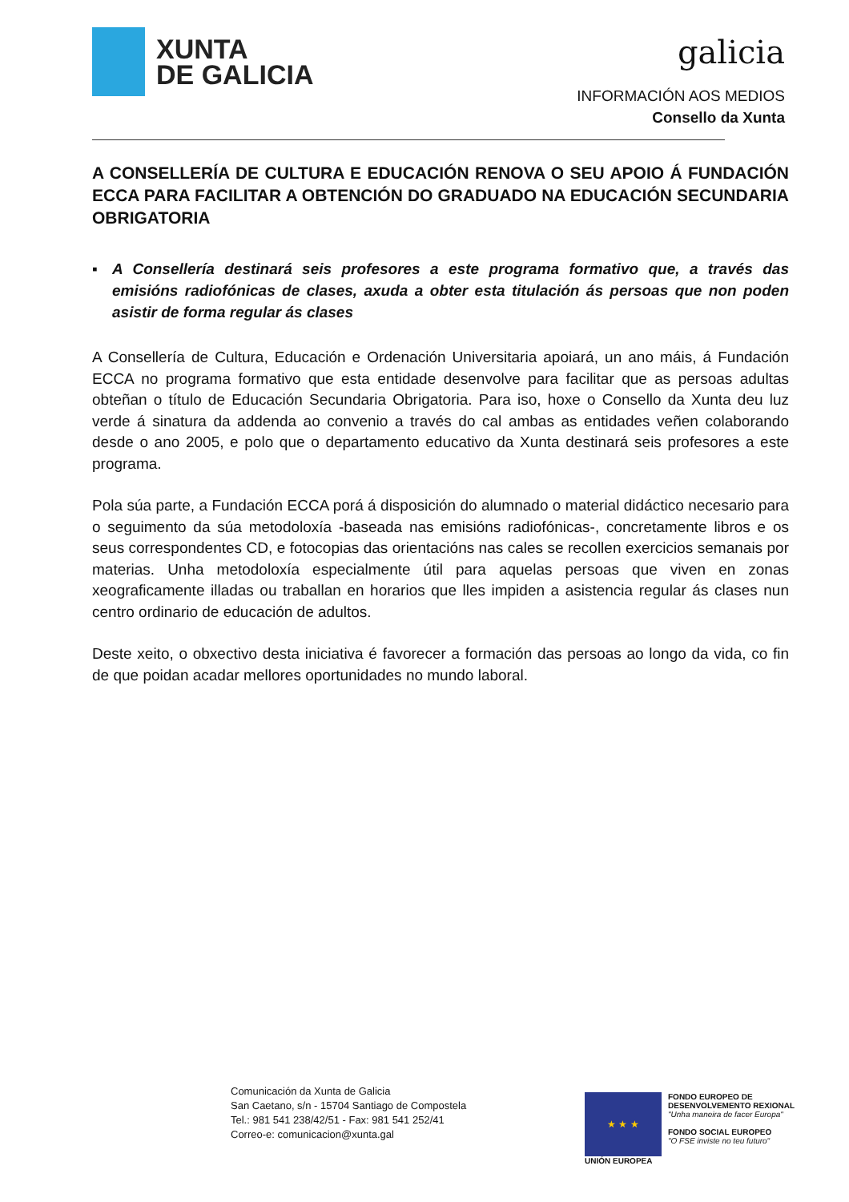XUNTA
DE GALICIA
galicia
INFORMACIÓN AOS MEDIOS
Consello da Xunta
A CONSELLERÍA DE CULTURA E EDUCACIÓN RENOVA O SEU APOIO Á FUNDACIÓN ECCA PARA FACILITAR A OBTENCIÓN DO GRADUADO NA EDUCACIÓN SECUNDARIA OBRIGATORIA
▪ A Consellería destinará seis profesores a este programa formativo que, a través das emisións radiofónicas de clases, axuda a obter esta titulación ás persoas que non poden asistir de forma regular ás clases
A Consellería de Cultura, Educación e Ordenación Universitaria apoiará, un ano máis, á Fundación ECCA no programa formativo que esta entidade desenvolve para facilitar que as persoas adultas obteñan o título de Educación Secundaria Obrigatoria. Para iso, hoxe o Consello da Xunta deu luz verde á sinatura da addenda ao convenio a través do cal ambas as entidades veñen colaborando desde o ano 2005, e polo que o departamento educativo da Xunta destinará seis profesores a este programa.
Pola súa parte, a Fundación ECCA porá á disposición do alumnado o material didáctico necesario para o seguimento da súa metodoloxía -baseada nas emisións radiofónicas-, concretamente libros e os seus correspondentes CD, e fotocopias das orientacións nas cales se recollen exercicios semanais por materias. Unha metodoloxía especialmente útil para aquelas persoas que viven en zonas xeograficamente illadas ou traballan en horarios que lles impiden a asistencia regular ás clases nun centro ordinario de educación de adultos.
Deste xeito, o obxectivo desta iniciativa é favorecer a formación das persoas ao longo da vida, co fin de que poidan acadar mellores oportunidades no mundo laboral.
Comunicación da Xunta de Galicia
San Caetano, s/n - 15704 Santiago de Compostela
Tel.: 981 541 238/42/51 - Fax: 981 541 252/41
Correo-e: comunicacion@xunta.gal
★ ★ ★
UNIÓN EUROPEA
FONDO EUROPEO DE
DESENVOLVEMENTO REXIONAL
"Unha maneira de facer Europa"
FONDO SOCIAL EUROPEO
"O FSE inviste no teu futuro"